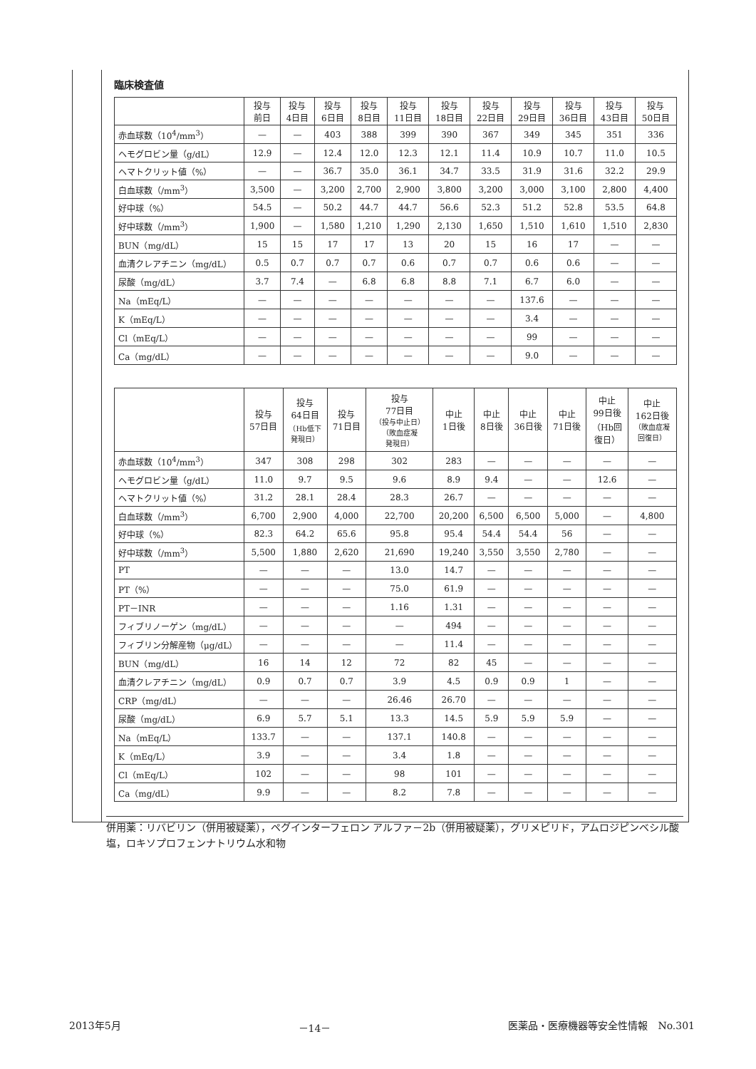臨床検査値
| | 投与 前日 | 投与 4日目 | 投与 6日目 | 投与 8日目 | 投与 11日目 | 投与 18日目 | 投与 22日目 | 投与 29日目 | 投与 36日目 | 投与 43日目 | 投与 50日目 |
| --- | --- | --- | --- | --- | --- | --- | --- | --- | --- | --- | --- |
| 赤血球数（10<sup>4</sup>/mm<sup>3</sup>） | — | — | 403 | 388 | 399 | 390 | 367 | 349 | 345 | 351 | 336 |
| ヘモグロビン量（g/dL） | 12.9 | — | 12.4 | 12.0 | 12.3 | 12.1 | 11.4 | 10.9 | 10.7 | 11.0 | 10.5 |
| ヘマトクリット値（%） | — | — | 36.7 | 35.0 | 36.1 | 34.7 | 33.5 | 31.9 | 31.6 | 32.2 | 29.9 |
| 白血球数（/mm<sup>3</sup>） | 3,500 | — | 3,200 | 2,700 | 2,900 | 3,800 | 3,200 | 3,000 | 3,100 | 2,800 | 4,400 |
| 好中球（%） | 54.5 | — | 50.2 | 44.7 | 44.7 | 56.6 | 52.3 | 51.2 | 52.8 | 53.5 | 64.8 |
| 好中球数（/mm<sup>3</sup>） | 1,900 | — | 1,580 | 1,210 | 1,290 | 2,130 | 1,650 | 1,510 | 1,610 | 1,510 | 2,830 |
| BUN（mg/dL） | 15 | 15 | 17 | 17 | 13 | 20 | 15 | 16 | 17 | — | — |
| 血清クレアチニン（mg/dL） | 0.5 | 0.7 | 0.7 | 0.7 | 0.6 | 0.7 | 0.7 | 0.6 | 0.6 | — | — |
| 尿酸（mg/dL） | 3.7 | 7.4 | — | 6.8 | 6.8 | 8.8 | 7.1 | 6.7 | 6.0 | — | — |
| Na（mEq/L） | — | — | — | — | — | — | — | 137.6 | — | — | — |
| K（mEq/L） | — | — | — | — | — | — | — | 3.4 | — | — | — |
| Cl（mEq/L） | — | — | — | — | — | — | — | 99 | — | — | — |
| Ca（mg/dL） | — | — | — | — | — | — | — | 9.0 | — | — | — |
| | 投与 57日目 | 投与 64日目 （Hb低下 発現日） | 投与 71日目 | 投与 77日目 （投与中止日） （敗血症凝 発現日） | 中止 1日後 | 中止 8日後 | 中止 36日後 | 中止 71日後 | 中止 99日後 （Hb回 復日） | 中止 162日後 （敗血症凝 回復日） |
| --- | --- | --- | --- | --- | --- | --- | --- | --- | --- | --- |
| 赤血球数（10<sup>4</sup>/mm<sup>3</sup>） | 347 | 308 | 298 | 302 | 283 | — | — | — | — | — |
| ヘモグロビン量（g/dL） | 11.0 | 9.7 | 9.5 | 9.6 | 8.9 | 9.4 | — | — | 12.6 | — |
| ヘマトクリット値（%） | 31.2 | 28.1 | 28.4 | 28.3 | 26.7 | — | — | — | — | — |
| 白血球数（/mm<sup>3</sup>） | 6,700 | 2,900 | 4,000 | 22,700 | 20,200 | 6,500 | 6,500 | 5,000 | — | 4,800 |
| 好中球（%） | 82.3 | 64.2 | 65.6 | 95.8 | 95.4 | 54.4 | 54.4 | 56 | — | — |
| 好中球数（/mm<sup>3</sup>） | 5,500 | 1,880 | 2,620 | 21,690 | 19,240 | 3,550 | 3,550 | 2,780 | — | — |
| PT | — | — | — | 13.0 | 14.7 | — | — | — | — | — |
| PT（%） | — | — | — | 75.0 | 61.9 | — | — | — | — | — |
| PT－INR | — | — | — | 1.16 | 1.31 | — | — | — | — | — |
| フィブリノーゲン（mg/dL） | — | — | — | — | 494 | — | — | — | — | — |
| フィブリン分解産物（μg/dL） | — | — | — | — | 11.4 | — | — | — | — | — |
| BUN（mg/dL） | 16 | 14 | 12 | 72 | 82 | 45 | — | — | — | — |
| 血清クレアチニン（mg/dL） | 0.9 | 0.7 | 0.7 | 3.9 | 4.5 | 0.9 | 0.9 | 1 | — | — |
| CRP（mg/dL） | — | — | — | 26.46 | 26.70 | — | — | — | — | — |
| 尿酸（mg/dL） | 6.9 | 5.7 | 5.1 | 13.3 | 14.5 | 5.9 | 5.9 | 5.9 | — | — |
| Na（mEq/L） | 133.7 | — | — | 137.1 | 140.8 | — | — | — | — | — |
| K（mEq/L） | 3.9 | — | — | 3.4 | 1.8 | — | — | — | — | — |
| Cl（mEq/L） | 102 | — | — | 98 | 101 | — | — | — | — | — |
| Ca（mg/dL） | 9.9 | — | — | 8.2 | 7.8 | — | — | — | — | — |
併用薬：リバビリン（併用被疑薬），ペグインターフェロン アルファ－2b（併用被疑薬），グリメピリド，アムロジピンベシル酸塩，ロキソプロフェンナトリウム水和物
2013年5月 －14－ 医薬品・医療機器等安全性情報　No.301